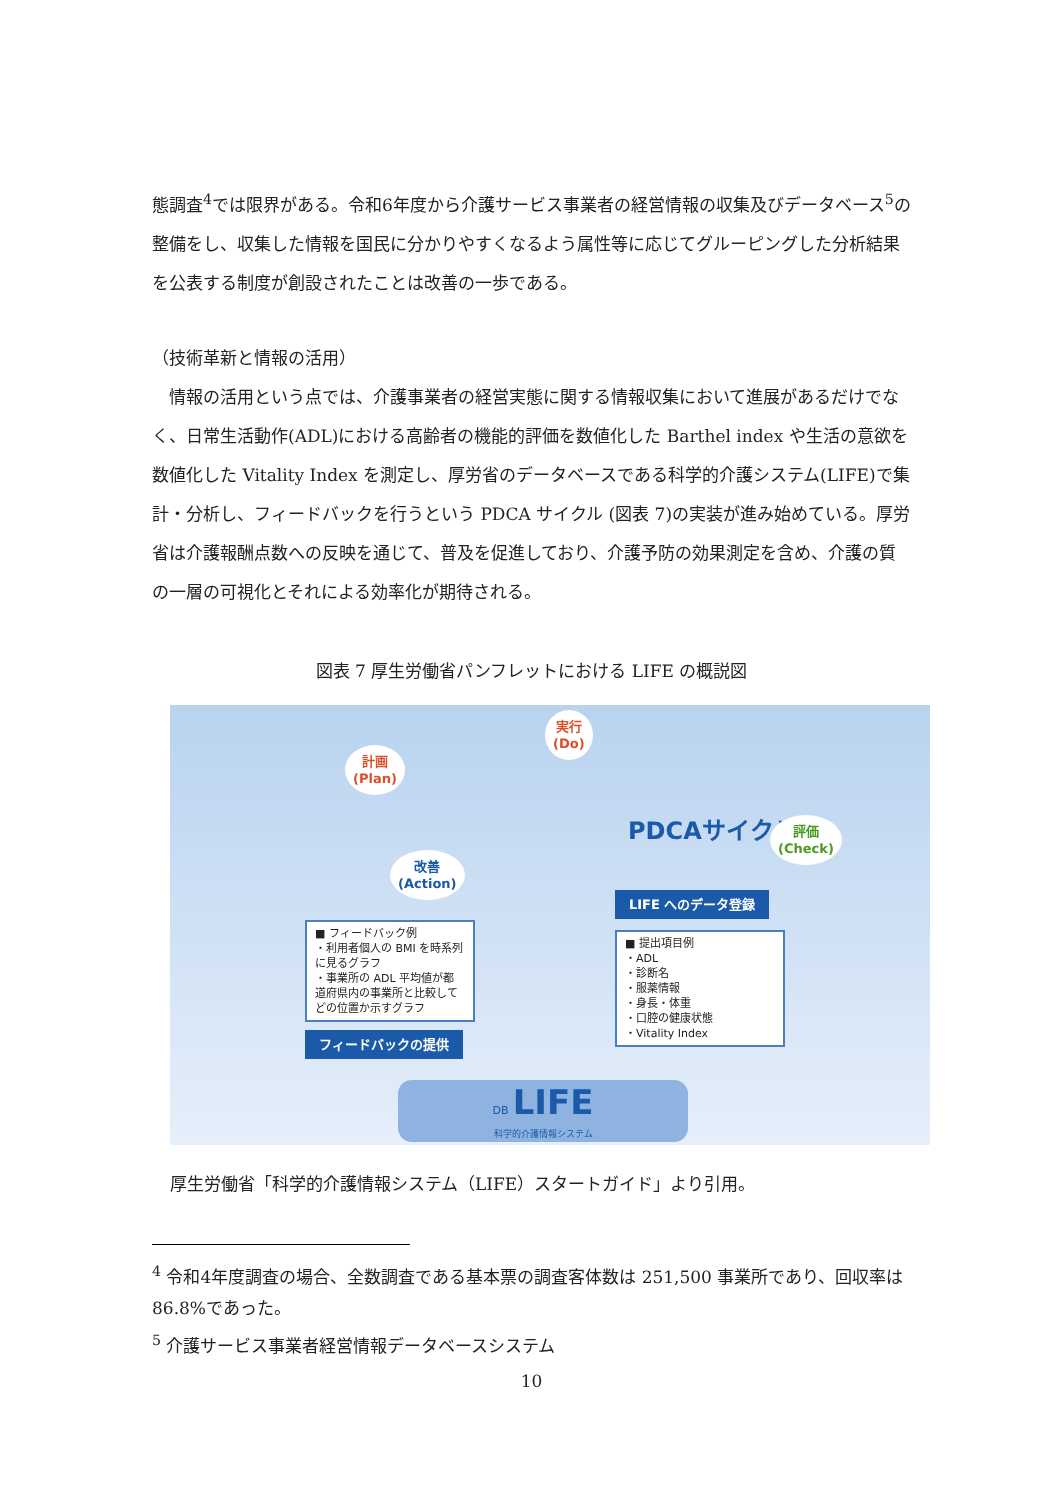態調査<sup>4</sup>では限界がある。令和6年度から介護サービス事業者の経営情報の収集及びデータベース<sup>5</sup>の整備をし、収集した情報を国民に分かりやすくなるよう属性等に応じてグルーピングした分析結果を公表する制度が創設されたことは改善の一歩である。
（技術革新と情報の活用）
　情報の活用という点では、介護事業者の経営実態に関する情報収集において進展があるだけでなく、日常生活動作(ADL)における高齢者の機能的評価を数値化した Barthel index や生活の意欲を数値化した Vitality Index を測定し、厚労省のデータベースである科学的介護システム(LIFE)で集計・分析し、フィードバックを行うという PDCA サイクル (図表 7)の実装が進み始めている。厚労省は介護報酬点数への反映を通じて、普及を促進しており、介護予防の効果測定を含め、介護の質の一層の可視化とそれによる効率化が期待される。
図表 7 厚生労働省パンフレットにおける LIFE の概説図
計画
(Plan)
実行
(Do)
PDCAサイクル
評価
(Check)
改善
(Action)
LIFE へのデータ登録
■ フィードバック例
・利用者個人の BMI を時系列に見るグラフ
・事業所の ADL 平均値が都道府県内の事業所と比較してどの位置か示すグラフ
■ 提出項目例
・ADL
・診断名
・服薬情報
・身長・体重
・口腔の健康状態
・Vitality Index
フィードバックの提供
DB LIFE
科学的介護情報システム
厚生労働省「科学的介護情報システム（LIFE）スタートガイド」より引用。
<sup>4</sup> 令和4年度調査の場合、全数調査である基本票の調査客体数は 251,500 事業所であり、回収率は 86.8%であった。
<sup>5</sup> 介護サービス事業者経営情報データベースシステム
10